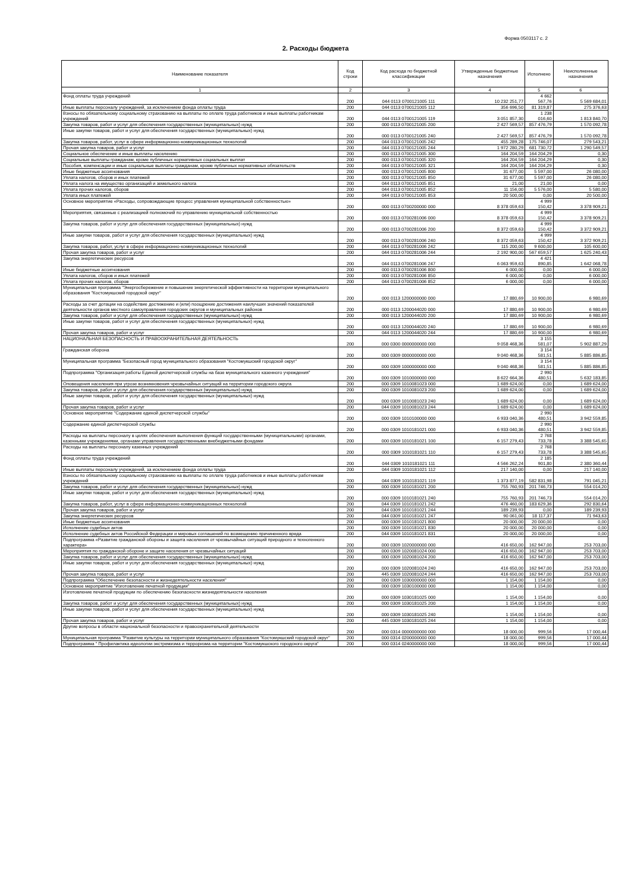Форма 0503117 с. 2
2. Расходы бюджета
| Наименование показателя | Код строки | Код расхода по бюджетной классификации | Утвержденные бюджетные назначения | Исполнено | Неисполненные назначения |
| --- | --- | --- | --- | --- | --- |
| 1 | 2 | 3 | 4 | 5 | 6 |
| Фонд оплаты труда учреждений | 200 | 044 0113 0700121005 111 | 10 232 251,77 | 4 662 567,76 | 5 569 684,01 |
| Иные выплаты персоналу учреждений, за исключением фонда оплаты труда | 200 | 044 0113 0700121005 112 | 356 696,50 | 81 319,87 | 275 376,63 |
| Взносы по обязательному социальному страхованию на выплаты по оплате труда работников и иные выплаты работникам учреждений | 200 | 044 0113 0700121005 119 | 3 051 857,30 | 1 238 016,60 | 1 813 840,70 |
| Закупка товаров, работ и услуг для обеспечения государственных (муниципальных) нужд | 200 | 000 0113 0700121005 200 | 2 427 569,57 | 857 476,79 | 1 570 092,78 |
| Иные закупки товаров, работ и услуг для обеспечения государственных (муниципальных) нужд | 200 | 000 0113 0700121005 240 | 2 427 569,57 | 857 476,79 | 1 570 092,78 |
| Закупка товаров, работ, услуг в сфере информационно-коммуникационных технологий | 200 | 044 0113 0700121005 242 | 455 289,28 | 175 746,07 | 279 543,21 |
| Прочая закупка товаров, работ и услуг | 200 | 044 0113 0700121005 244 | 1 972 280,29 | 681 730,72 | 1 290 549,57 |
| Социальное обеспечение и иные выплаты населению | 200 | 000 0113 0700121005 300 | 164 204,59 | 164 204,29 | 0,30 |
| Социальные выплаты гражданам, кроме публичных нормативных социальных выплат | 200 | 000 0113 0700121005 320 | 164 204,59 | 164 204,29 | 0,30 |
| Пособия, компенсации и иные социальные выплаты гражданам, кроме публичных нормативных обязательств | 200 | 044 0113 0700121005 321 | 164 204,59 | 164 204,29 | 0,30 |
| Иные бюджетные ассигнования | 200 | 000 0113 0700121005 800 | 31 677,00 | 5 597,00 | 26 080,00 |
| Уплата налогов, сборов и иных платежей | 200 | 000 0113 0700121005 850 | 31 677,00 | 5 597,00 | 26 080,00 |
| Уплата налога на имущество организаций и земельного налога | 200 | 044 0113 0700121005 851 | 21,00 | 21,00 | 0,00 |
| Уплата прочих налогов, сборов | 200 | 044 0113 0700121005 852 | 11 156,00 | 5 576,00 | 5 580,00 |
| Уплата иных платежей | 200 | 044 0113 0700121005 853 | 20 500,00 | 0,00 | 20 500,00 |
| Основное мероприятие «Расходы, сопровождающие процесс управления муниципальной собственностью» | 200 | 000 0113 0700200000 000 | 8 378 059,63 | 4 999 150,42 | 3 378 909,21 |
| Мероприятия, связанные с реализацией полномочий по управлению муниципальной собственностью | 200 | 000 0113 0700281006 000 | 8 378 059,63 | 4 999 150,42 | 3 378 909,21 |
| Закупка товаров, работ и услуг для обеспечения государственных (муниципальных) нужд | 200 | 000 0113 0700281006 200 | 8 372 059,63 | 4 999 150,42 | 3 372 909,21 |
| Иные закупки товаров, работ и услуг для обеспечения государственных (муниципальных) нужд | 200 | 000 0113 0700281006 240 | 8 372 059,63 | 4 999 150,42 | 3 372 909,21 |
| Закупка товаров, работ, услуг в сфере информационно-коммуникационных технологий | 200 | 044 0113 0700281006 242 | 115 200,00 | 9 600,00 | 105 600,00 |
| Прочая закупка товаров, работ и услуг | 200 | 044 0113 0700281006 244 | 2 192 900,00 | 567 659,57 | 1 625 240,43 |
| Закупка энергетических ресурсов | 200 | 044 0113 0700281006 247 | 6 063 959,63 | 4 421 890,85 | 1 642 068,78 |
| Иные бюджетные ассигнования | 200 | 000 0113 0700281006 800 | 6 000,00 | 0,00 | 6 000,00 |
| Уплата налогов, сборов и иных платежей | 200 | 000 0113 0700281006 850 | 6 000,00 | 0,00 | 6 000,00 |
| Уплата прочих налогов, сборов | 200 | 044 0113 0700281006 852 | 6 000,00 | 0,00 | 6 000,00 |
| Муниципальная программа "Энергосбережение и повышение энергетической эффективности на территории муниципального образования "Костомукшский городской округ" | 200 | 000 0113 1200000000 000 | 17 880,69 | 10 900,00 | 6 980,69 |
| Расходы за счет дотации на содействие достижению и (или) поощрение достижения наилучших значений показателей деятельности органов местного самоуправления городских округов и муниципальных районов | 200 | 000 0113 1200044020 000 | 17 880,69 | 10 900,00 | 6 980,69 |
| Закупка товаров, работ и услуг для обеспечения государственных (муниципальных) нужд | 200 | 000 0113 1200044020 200 | 17 880,69 | 10 900,00 | 6 980,69 |
| Иные закупки товаров, работ и услуг для обеспечения государственных (муниципальных) нужд | 200 | 000 0113 1200044020 240 | 17 880,69 | 10 900,00 | 6 980,69 |
| Прочая закупка товаров, работ и услуг | 200 | 044 0113 1200044020 244 | 17 880,69 | 10 900,00 | 6 980,69 |
| НАЦИОНАЛЬНАЯ БЕЗОПАСНОСТЬ И ПРАВООХРАНИТЕЛЬНАЯ ДЕЯТЕЛЬНОСТЬ | 200 | 000 0300 0000000000 000 | 9 058 468,36 | 3 155 581,07 | 5 902 887,29 |
| Гражданская оборона | 200 | 000 0309 0000000000 000 | 9 040 468,36 | 3 154 581,51 | 5 885 886,85 |
| Муниципальная программа "Безопасный город муниципального образования "Костомукшский городской округ" | 200 | 000 0309 1000000000 000 | 9 040 468,36 | 3 154 581,51 | 5 885 886,85 |
| Подпрограмма "Организация работы Единой диспетчерской службы на базе муниципального казенного учреждения" | 200 | 000 0309 1010000000 000 | 8 622 664,36 | 2 990 480,51 | 5 632 183,85 |
| Оповещения населения при угрозе возникновения чрезвычайных ситуаций на территории городского округа | 200 | 000 0309 1010081023 000 | 1 689 624,00 | 0,00 | 1 689 624,00 |
| Закупка товаров, работ и услуг для обеспечения государственных (муниципальных) нужд | 200 | 000 0309 1010081023 200 | 1 689 624,00 | 0,00 | 1 689 624,00 |
| Иные закупки товаров, работ и услуг для обеспечения государственных (муниципальных) нужд | 200 | 000 0309 1010081023 240 | 1 689 624,00 | 0,00 | 1 689 624,00 |
| Прочая закупка товаров, работ и услуг | 200 | 044 0309 1010081023 244 | 1 689 624,00 | 0,00 | 1 689 624,00 |
| Основное мероприятие "Содержание единой диспетчерской службы" | 200 | 000 0309 1010100000 000 | 6 933 040,36 | 2 990 480,51 | 3 942 559,85 |
| Содержание единой диспетчерской службы | 200 | 000 0309 1010181021 000 | 6 933 040,36 | 2 990 480,51 | 3 942 559,85 |
| Расходы на выплаты персоналу в целях обеспечения выполнения функций государственными (муниципальными) органами, казенными учреждениями, органами управления государственными внебюджетными фондами | 200 | 000 0309 1010181021 100 | 6 157 279,43 | 2 768 733,78 | 3 388 545,65 |
| Расходы на выплаты персоналу казенных учреждений | 200 | 000 0309 1010181021 110 | 6 157 279,43 | 2 768 733,78 | 3 388 545,65 |
| Фонд оплаты труда учреждений | 200 | 044 0309 1010181021 111 | 4 566 262,24 | 2 185 901,80 | 2 380 360,44 |
| Иные выплаты персоналу учреждений, за исключением фонда оплаты труда | 200 | 044 0309 1010181021 112 | 217 140,00 | 0,00 | 217 140,00 |
| Взносы по обязательному социальному страхованию на выплаты по оплате труда работников и иные выплаты работникам учреждений | 200 | 044 0309 1010181021 119 | 1 373 877,19 | 582 831,98 | 791 045,21 |
| Закупка товаров, работ и услуг для обеспечения государственных (муниципальных) нужд | 200 | 000 0309 1010181021 200 | 755 760,93 | 201 746,73 | 554 014,20 |
| Иные закупки товаров, работ и услуг для обеспечения государственных (муниципальных) нужд | 200 | 000 0309 1010181021 240 | 755 760,93 | 201 746,73 | 554 014,20 |
| Закупка товаров, работ, услуг в сфере информационно-коммуникационных технологий | 200 | 044 0309 1010181021 242 | 476 460,00 | 183 629,36 | 292 830,64 |
| Прочая закупка товаров, работ и услуг | 200 | 044 0309 1010181021 244 | 189 239,93 | 0,00 | 189 239,93 |
| Закупка энергетических ресурсов | 200 | 044 0309 1010181021 247 | 90 061,00 | 18 117,37 | 71 943,63 |
| Иные бюджетные ассигнования | 200 | 000 0309 1010181021 800 | 20 000,00 | 20 000,00 | 0,00 |
| Исполнение судебных актов | 200 | 000 0309 1010181021 830 | 20 000,00 | 20 000,00 | 0,00 |
| Исполнение судебных актов Российской Федерации и мировых соглашений по возмещению причиненного вреда | 200 | 044 0309 1010181021 831 | 20 000,00 | 20 000,00 | 0,00 |
| Подпрограмма «Развитие гражданской обороны и защита населения от чрезвычайных ситуаций природного и техногенного характера» | 200 | 000 0309 1020000000 000 | 416 650,00 | 162 947,00 | 253 703,00 |
| Мероприятия по гражданской обороне и защите населения от чрезвычайных ситуаций | 200 | 000 0309 1020081024 000 | 416 650,00 | 162 947,00 | 253 703,00 |
| Закупка товаров, работ и услуг для обеспечения государственных (муниципальных) нужд | 200 | 000 0309 1020081024 200 | 416 650,00 | 162 947,00 | 253 703,00 |
| Иные закупки товаров, работ и услуг для обеспечения государственных (муниципальных) нужд | 200 | 000 0309 1020081024 240 | 416 650,00 | 162 947,00 | 253 703,00 |
| Прочая закупка товаров, работ и услуг | 200 | 445 0309 1020081024 244 | 416 650,00 | 162 947,00 | 253 703,00 |
| Подпрограмма "Обеспечение безопасности и жизнедеятельности населения" | 200 | 000 0309 1030000000 000 | 1 154,00 | 1 154,00 | 0,00 |
| Основное мероприятие "Изготовление печатной продукции" | 200 | 000 0309 1030100000 000 | 1 154,00 | 1 154,00 | 0,00 |
| Изготовление печатной продукции по обеспечению безопасности жизнедеятельности населения | 200 | 000 0309 1030181025 000 | 1 154,00 | 1 154,00 | 0,00 |
| Закупка товаров, работ и услуг для обеспечения государственных (муниципальных) нужд | 200 | 000 0309 1030181025 200 | 1 154,00 | 1 154,00 | 0,00 |
| Иные закупки товаров, работ и услуг для обеспечения государственных (муниципальных) нужд | 200 | 000 0309 1030181025 240 | 1 154,00 | 1 154,00 | 0,00 |
| Прочая закупка товаров, работ и услуг | 200 | 445 0309 1030181025 244 | 1 154,00 | 1 154,00 | 0,00 |
| Другие вопросы в области национальной безопасности и правоохранительной деятельности | 200 | 000 0314 0000000000 000 | 18 000,00 | 999,56 | 17 000,44 |
| Муниципальная программа "Развитие культуры на территории муниципального образования "Костомукшский городской округ" | 200 | 000 0314 0200000000 000 | 18 000,00 | 999,56 | 17 000,44 |
| Подпрограмма " Профилактика идеологии экстремизма и терроризма на территории "Костомукшского городского округа" | 200 | 000 0314 0240000000 000 | 18 000,00 | 999,56 | 17 000,44 |